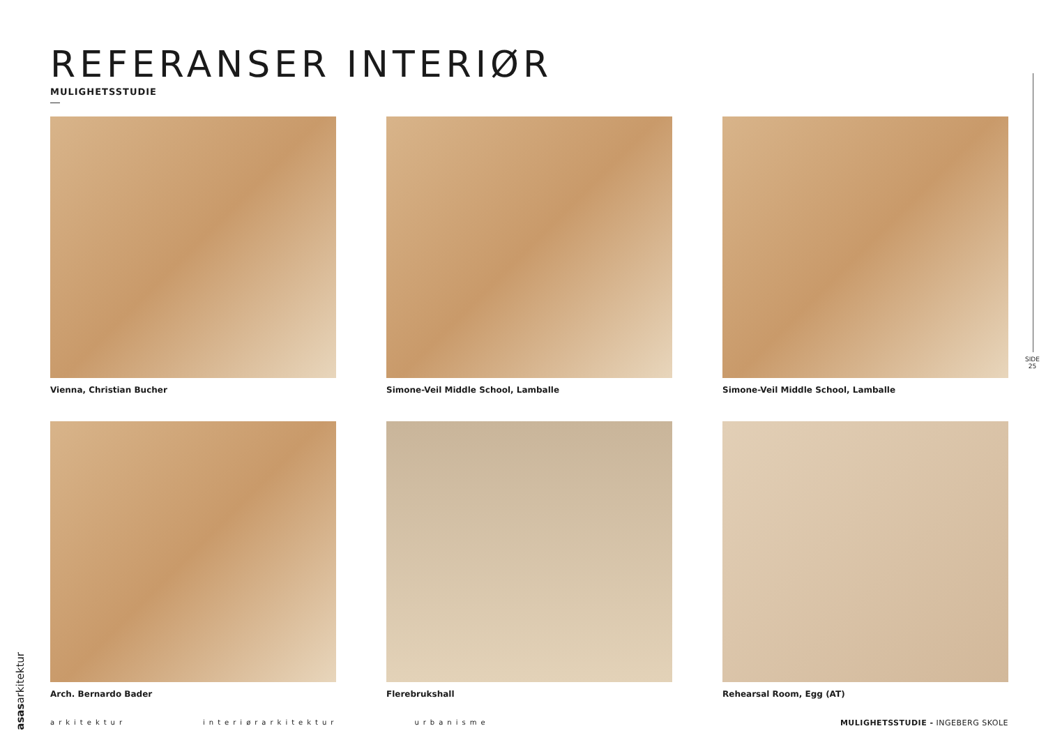REFERANSER INTERIØR
MULIGHETSSTUDIE
Vienna, Christian Bucher
Simone-Veil Middle School, Lamballe
Simone-Veil Middle School, Lamballe
Arch. Bernardo Bader
Flerebrukshall
Rehearsal Room, Egg (AT)
SIDE
25
asasarkitektur
arkitektur interiørarkitektur urbanisme MULIGHETSSTUDIE - INGEBERG SKOLE